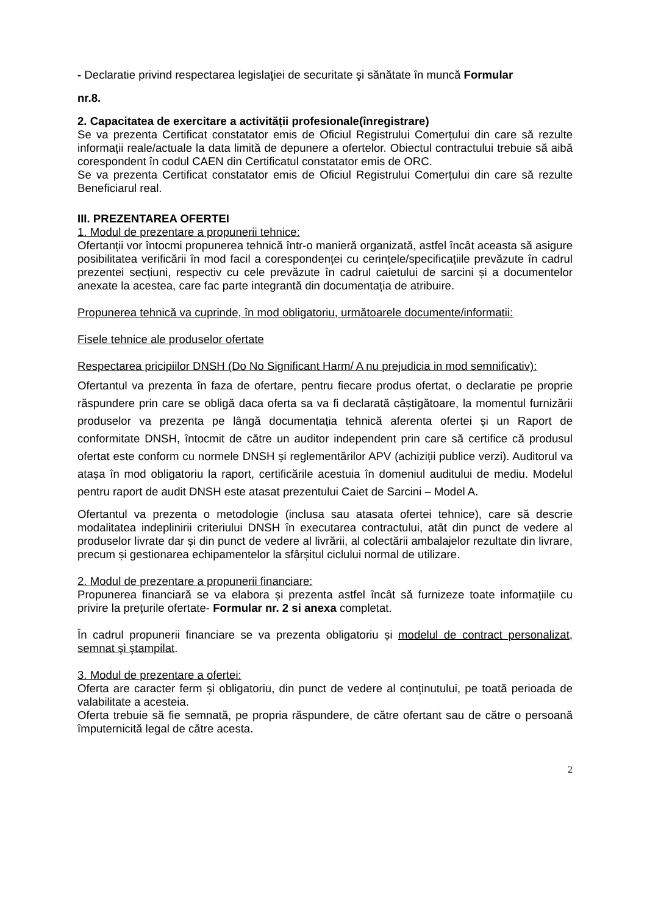- Declaratie privind respectarea legislaţiei de securitate şi sănătate în muncă Formular
nr.8.
2. Capacitatea de exercitare a activității profesionale(înregistrare)
Se va prezenta Certificat constatator emis de Oficiul Registrului Comerțului din care să rezulte informații reale/actuale la data limită de depunere a ofertelor. Obiectul contractului trebuie să aibă corespondent în codul CAEN din Certificatul constatator emis de ORC.
Se va prezenta Certificat constatator emis de Oficiul Registrului Comerțului din care să rezulte Beneficiarul real.
III. PREZENTAREA OFERTEI
1. Modul de prezentare a propunerii tehnice:
Ofertanții vor întocmi propunerea tehnică într-o manieră organizată, astfel încât aceasta să asigure posibilitatea verificării în mod facil a corespondenței cu cerințele/specificațiile prevăzute în cadrul prezentei secțiuni, respectiv cu cele prevăzute în cadrul caietului de sarcini și a documentelor anexate la acestea, care fac parte integrantă din documentația de atribuire.
Propunerea tehnică va cuprinde, în mod obligatoriu, următoarele documente/informatii:
Fisele tehnice ale produselor ofertate
Respectarea pricipiilor DNSH (Do No Significant Harm/ A nu prejudicia in mod semnificativ):
Ofertantul va prezenta în faza de ofertare, pentru fiecare produs ofertat, o declaratie pe proprie răspundere prin care se obligă daca oferta sa va fi declarată câștigătoare, la momentul furnizării produselor va prezenta pe lângă documentația tehnică aferenta ofertei și un Raport de conformitate DNSH, întocmit de către un auditor independent prin care să certifice că produsul ofertat este conform cu normele DNSH și reglementărilor APV (achiziții publice verzi). Auditorul va atașa în mod obligatoriu la raport, certificările acestuia în domeniul auditului de mediu. Modelul pentru raport de audit DNSH este atasat prezentului Caiet de Sarcini – Model A.
Ofertantul va prezenta o metodologie (inclusa sau atasata ofertei tehnice), care să descrie modalitatea indeplinirii criteriului DNSH în executarea contractului, atât din punct de vedere al produselor livrate dar și din punct de vedere al livrării, al colectării ambalajelor rezultate din livrare, precum și gestionarea echipamentelor la sfârșitul ciclului normal de utilizare.
2. Modul de prezentare a propunerii financiare:
Propunerea financiară se va elabora și prezenta astfel încât să furnizeze toate informațiile cu privire la prețurile ofertate- Formular nr. 2 si anexa completat.
În cadrul propunerii financiare se va prezenta obligatoriu și modelul de contract personalizat, semnat şi ştampilat.
3. Modul de prezentare a ofertei:
Oferta are caracter ferm și obligatoriu, din punct de vedere al conținutului, pe toată perioada de valabilitate a acesteia.
Oferta trebuie să fie semnată, pe propria răspundere, de către ofertant sau de către o persoană împuternicită legal de către acesta.
2